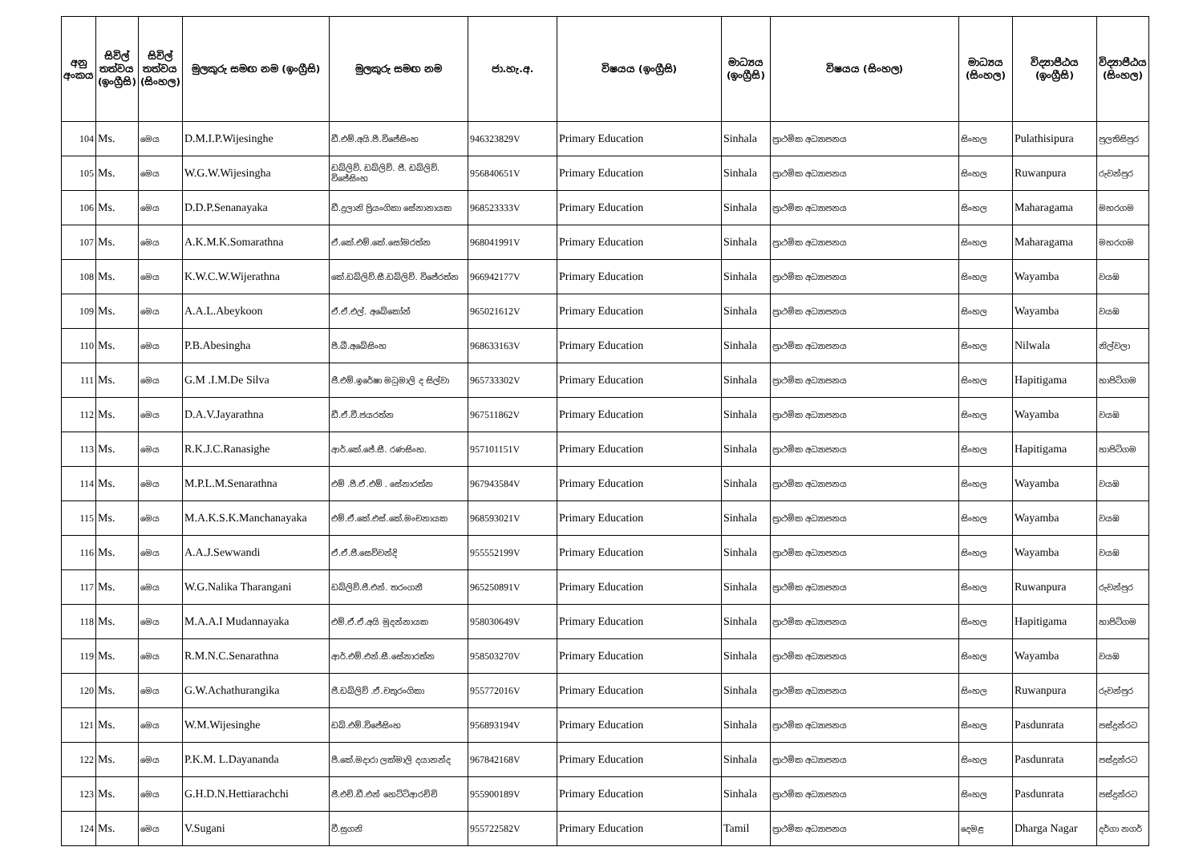| අනු අංකය | සිවිල් තත්වය (ඉංග්‍රීසි) | සිවිල් තත්වය (සිංහල) | මුලකුරු සමඟ නම (ඉංග්‍රීසි) | මුලකුරු සමඟ නම | ජා.හැ.අ. | විෂයය (ඉංග්‍රීසි) | මාධ්‍යය (ඉංග්‍රීසි) | විෂයය (සිංහල) | මාධ්‍යය (සිංහල) | විද්‍යාපීඨය (ඉංග්‍රීසි) | විද්‍යාපීඨය (සිංහල) |
| --- | --- | --- | --- | --- | --- | --- | --- | --- | --- | --- | --- |
| 104 | Ms. | මෙය | D.M.I.P.Wijesinghe | ඩී.එම්.අයි.පී.විජේසිංහ | 946323829V | Primary Education | Sinhala | ප්‍රාථමික අධ්‍යාපනය | සිංහල | Pulathisipura | පුලතිසිපුර |
| 105 | Ms. | මෙය | W.G.W.Wijesingha | ඩබ්ලිව්. ඩබ්ලිව්. ජී. ඩබ්ලිව්. විජේසිංහ | 956840651V | Primary Education | Sinhala | ප්‍රාථමික අධ්‍යාපනය | සිංහල | Ruwanpura | රුවන්පුර |
| 106 | Ms. | මෙය | D.D.P.Senanayaka | ඩී.දුලානි ප්‍රියංගිකා සේනානායක | 968523333V | Primary Education | Sinhala | ප්‍රාථමික අධ්‍යාපනය | සිංහල | Maharagama | මහරගම |
| 107 | Ms. | මෙය | A.K.M.K.Somarathna | ඒ.කේ.එම්.කේ.සෝමරත්න | 968041991V | Primary Education | Sinhala | ප්‍රාථමික අධ්‍යාපනය | සිංහල | Maharagama | මහරගම |
| 108 | Ms. | මෙය | K.W.C.W.Wijerathna | කේ.ඩබ්ලිව්.සී.ඩබ්ලිව්. විජේරත්න | 966942177V | Primary Education | Sinhala | ප්‍රාථමික අධ්‍යාපනය | සිංහල | Wayamba | වයඹ |
| 109 | Ms. | මෙය | A.A.L.Abeykoon | ඒ.ඒ.එල්. අබේකෝන් | 965021612V | Primary Education | Sinhala | ප්‍රාථමික අධ්‍යාපනය | සිංහල | Wayamba | වයඹ |
| 110 | Ms. | මෙය | P.B.Abesingha | පී.බී.අබේසිංහ | 968633163V | Primary Education | Sinhala | ප්‍රාථමික අධ්‍යාපනය | සිංහල | Nilwala | නිල්වලා |
| 111 | Ms. | මෙය | G.M .I.M.De Silva | ජී.එම්.ඉරේෂා මධුමාලි ද සිල්වා | 965733302V | Primary Education | Sinhala | ප්‍රාථමික අධ්‍යාපනය | සිංහල | Hapitigama | හාපිටිගම |
| 112 | Ms. | මෙය | D.A.V.Jayarathna | ඩී.ඒ.වී.ජයරත්න | 967511862V | Primary Education | Sinhala | ප්‍රාථමික අධ්‍යාපනය | සිංහල | Wayamba | වයඹ |
| 113 | Ms. | මෙය | R.K.J.C.Ranasighe | ආර්.කේ.ජේ.සී. රණසිංහ. | 957101151V | Primary Education | Sinhala | ප්‍රාථමික අධ්‍යාපනය | සිංහල | Hapitigama | හාපිටිගම |
| 114 | Ms. | මෙය | M.P.L.M.Senarathna | එම් .පී.ඒ.එම් . සේනාරත්න | 967943584V | Primary Education | Sinhala | ප්‍රාථමික අධ්‍යාපනය | සිංහල | Wayamba | වයඹ |
| 115 | Ms. | මෙය | M.A.K.S.K.Manchanayaka | එම්.ඒ.කේ.එස්.කේ.මංචනායක | 968593021V | Primary Education | Sinhala | ප්‍රාථමික අධ්‍යාපනය | සිංහල | Wayamba | වයඹ |
| 116 | Ms. | මෙය | A.A.J.Sewwandi | ඒ.ඒ.ජී.සෙව්වන්දි | 955552199V | Primary Education | Sinhala | ප්‍රාථමික අධ්‍යාපනය | සිංහල | Wayamba | වයඹ |
| 117 | Ms. | මෙය | W.G.Nalika Tharangani | ඩබ්ලිව්.ජී.එන්. තරංගනී | 965250891V | Primary Education | Sinhala | ප්‍රාථමික අධ්‍යාපනය | සිංහල | Ruwanpura | රුවන්පුර |
| 118 | Ms. | මෙය | M.A.A.I Mudannayaka | එම්.ඒ.ඒ.අයි මුදන්නායක | 958030649V | Primary Education | Sinhala | ප්‍රාථමික අධ්‍යාපනය | සිංහල | Hapitigama | හාපිටිගම |
| 119 | Ms. | මෙය | R.M.N.C.Senarathna | ආර්.එම්.එන්.සී.සේනාරත්න | 958503270V | Primary Education | Sinhala | ප්‍රාථමික අධ්‍යාපනය | සිංහල | Wayamba | වයඹ |
| 120 | Ms. | මෙය | G.W.Achathurangika | ජී.ඩබ්ලිව් .ඒ.චතුරංගිකා | 955772016V | Primary Education | Sinhala | ප්‍රාථමික අධ්‍යාපනය | සිංහල | Ruwanpura | රුවන්පුර |
| 121 | Ms. | මෙය | W.M.Wijesinghe | ඩබ්.එම්.විජේසිංහ | 956893194V | Primary Education | Sinhala | ප්‍රාථමික අධ්‍යාපනය | සිංහල | Pasdunrata | පස්දුන්රට |
| 122 | Ms. | මෙය | P.K.M. L.Dayananda | පී.කේ.මදාරා ලක්මාලි දයානන්ද | 967842168V | Primary Education | Sinhala | ප්‍රාථමික අධ්‍යාපනය | සිංහල | Pasdunrata | පස්දුන්රට |
| 123 | Ms. | මෙය | G.H.D.N.Hettiarachchi | ජී.එච්.ඩී.එන් හෙට්ටිආරච්චි | 955900189V | Primary Education | Sinhala | ප්‍රාථමික අධ්‍යාපනය | සිංහල | Pasdunrata | පස්දුන්රට |
| 124 | Ms. | මෙය | V.Sugani | වී.සුගනි | 955722582V | Primary Education | Tamil | ප්‍රාථමික අධ්‍යාපනය | දෙමළ | Dharga Nagar | දර්ගා නගර් |